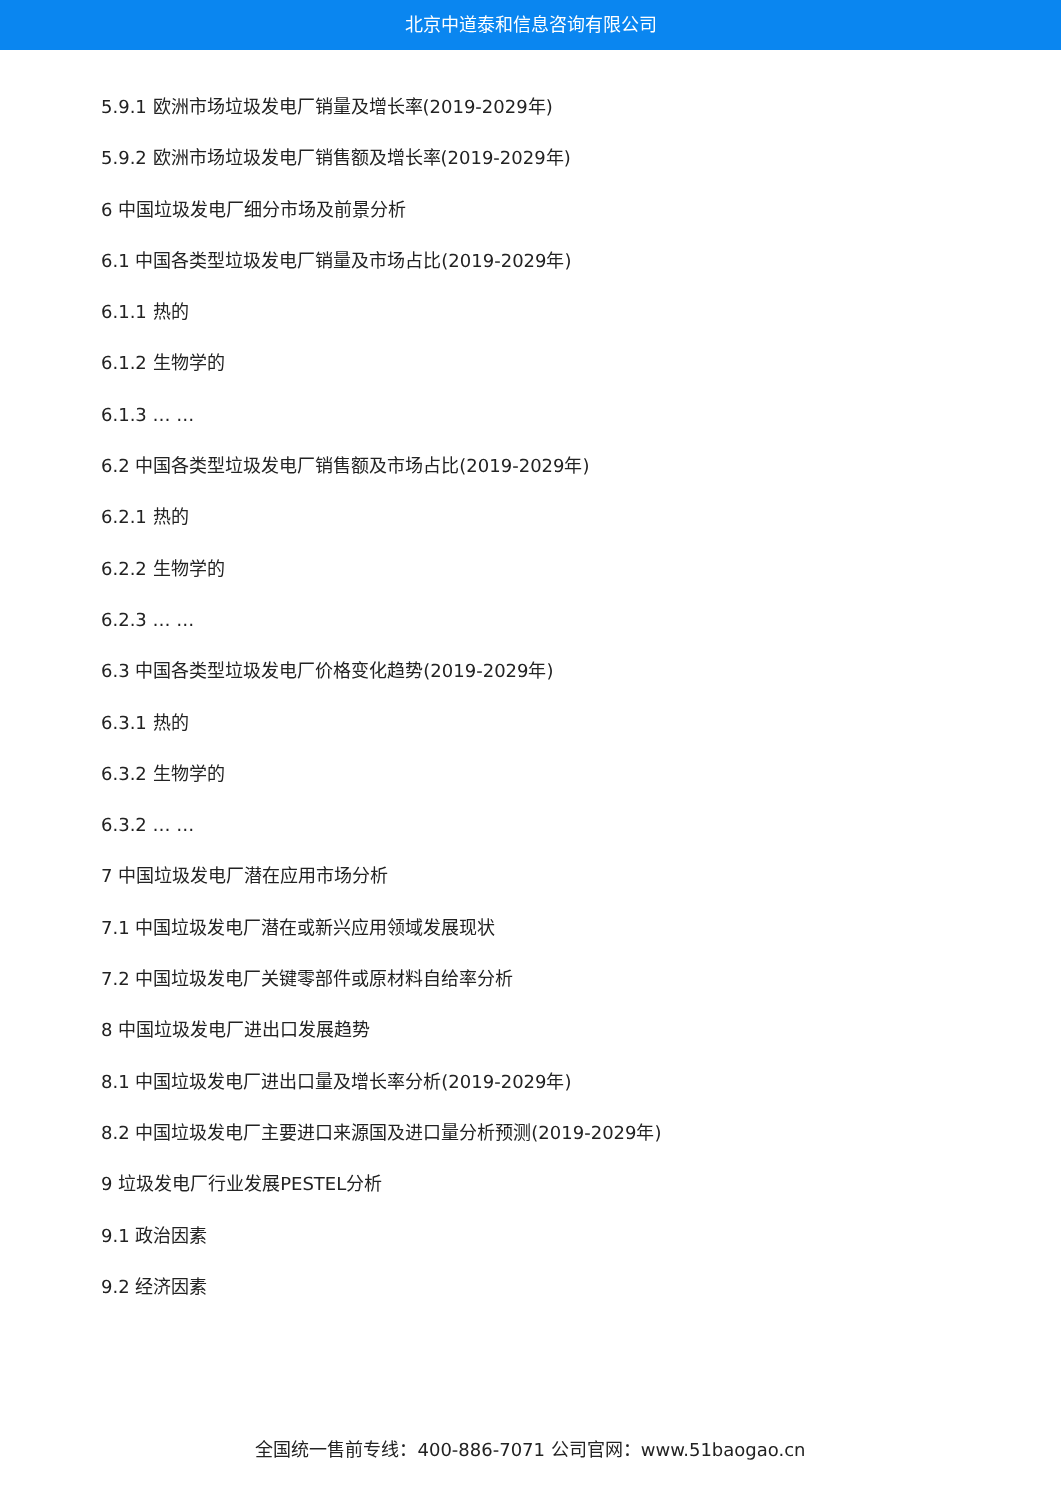北京中道泰和信息咨询有限公司
5.9.1 欧洲市场垃圾发电厂销量及增长率(2019-2029年)
5.9.2 欧洲市场垃圾发电厂销售额及增长率(2019-2029年)
6 中国垃圾发电厂细分市场及前景分析
6.1 中国各类型垃圾发电厂销量及市场占比(2019-2029年)
6.1.1 热的
6.1.2 生物学的
6.1.3 … …
6.2 中国各类型垃圾发电厂销售额及市场占比(2019-2029年)
6.2.1 热的
6.2.2 生物学的
6.2.3 … …
6.3 中国各类型垃圾发电厂价格变化趋势(2019-2029年)
6.3.1 热的
6.3.2 生物学的
6.3.2 … …
7 中国垃圾发电厂潜在应用市场分析
7.1 中国垃圾发电厂潜在或新兴应用领域发展现状
7.2 中国垃圾发电厂关键零部件或原材料自给率分析
8 中国垃圾发电厂进出口发展趋势
8.1 中国垃圾发电厂进出口量及增长率分析(2019-2029年)
8.2 中国垃圾发电厂主要进口来源国及进口量分析预测(2019-2029年)
9 垃圾发电厂行业发展PESTEL分析
9.1 政治因素
9.2 经济因素
全国统一售前专线：400-886-7071 公司官网：www.51baogao.cn